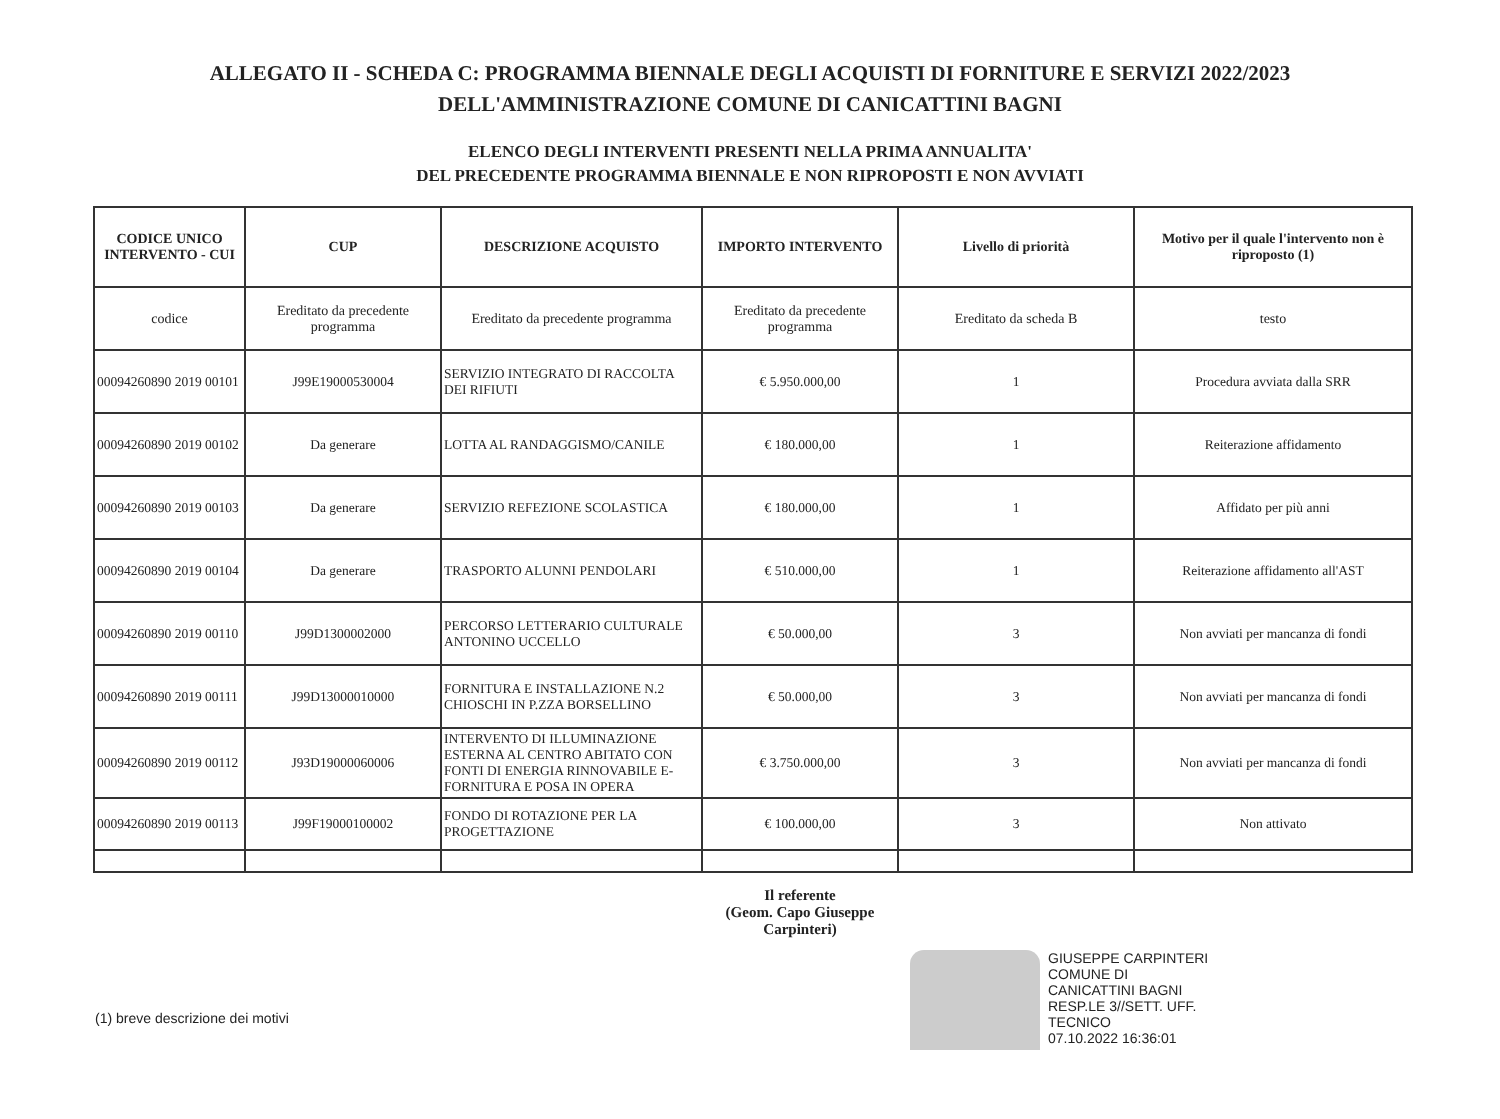ALLEGATO II - SCHEDA C: PROGRAMMA BIENNALE DEGLI ACQUISTI DI FORNITURE E SERVIZI 2022/2023
DELL'AMMINISTRAZIONE COMUNE DI CANICATTINI BAGNI
ELENCO DEGLI INTERVENTI PRESENTI NELLA PRIMA ANNUALITA'
DEL PRECEDENTE PROGRAMMA BIENNALE E NON RIPROPOSTI E NON AVVIATI
| CODICE UNICO INTERVENTO - CUI | CUP | DESCRIZIONE ACQUISTO | IMPORTO INTERVENTO | Livello di priorità | Motivo per il quale l'intervento non è riproposto (1) |
| --- | --- | --- | --- | --- | --- |
| codice | Ereditato da precedente programma | Ereditato da precedente programma | Ereditato da precedente programma | Ereditato da scheda B | testo |
| 00094260890 2019 00101 | J99E19000530004 | SERVIZIO INTEGRATO DI RACCOLTA DEI RIFIUTI | € 5.950.000,00 | 1 | Procedura avviata dalla SRR |
| 00094260890 2019 00102 | Da generare | LOTTA AL RANDAGGISMO/CANILE | € 180.000,00 | 1 | Reiterazione affidamento |
| 00094260890 2019 00103 | Da generare | SERVIZIO REFEZIONE SCOLASTICA | € 180.000,00 | 1 | Affidato per più anni |
| 00094260890 2019 00104 | Da generare | TRASPORTO ALUNNI PENDOLARI | € 510.000,00 | 1 | Reiterazione affidamento all'AST |
| 00094260890 2019 00110 | J99D1300002000 | PERCORSO LETTERARIO CULTURALE ANTONINO UCCELLO | € 50.000,00 | 3 | Non avviati per mancanza di fondi |
| 00094260890 2019 00111 | J99D13000010000 | FORNITURA E INSTALLAZIONE N.2 CHIOSCHI IN P.ZZA BORSELLINO | € 50.000,00 | 3 | Non avviati per mancanza di fondi |
| 00094260890 2019 00112 | J93D19000060006 | INTERVENTO DI ILLUMINAZIONE ESTERNA AL CENTRO ABITATO CON FONTI DI ENERGIA RINNOVABILE E-FORNITURA E POSA IN OPERA | € 3.750.000,00 | 3 | Non avviati per mancanza di fondi |
| 00094260890 2019 00113 | J99F19000100002 | FONDO DI ROTAZIONE PER LA PROGETTAZIONE | € 100.000,00 | 3 | Non attivato |
Il referente
(Geom. Capo Giuseppe Carpinteri)
(1) breve descrizione dei motivi
GIUSEPPE CARPINTERI
COMUNE DI
CANICATTINI BAGNI
RESP.LE 3//SETT. UFF.
TECNICO
07.10.2022 16:36:01